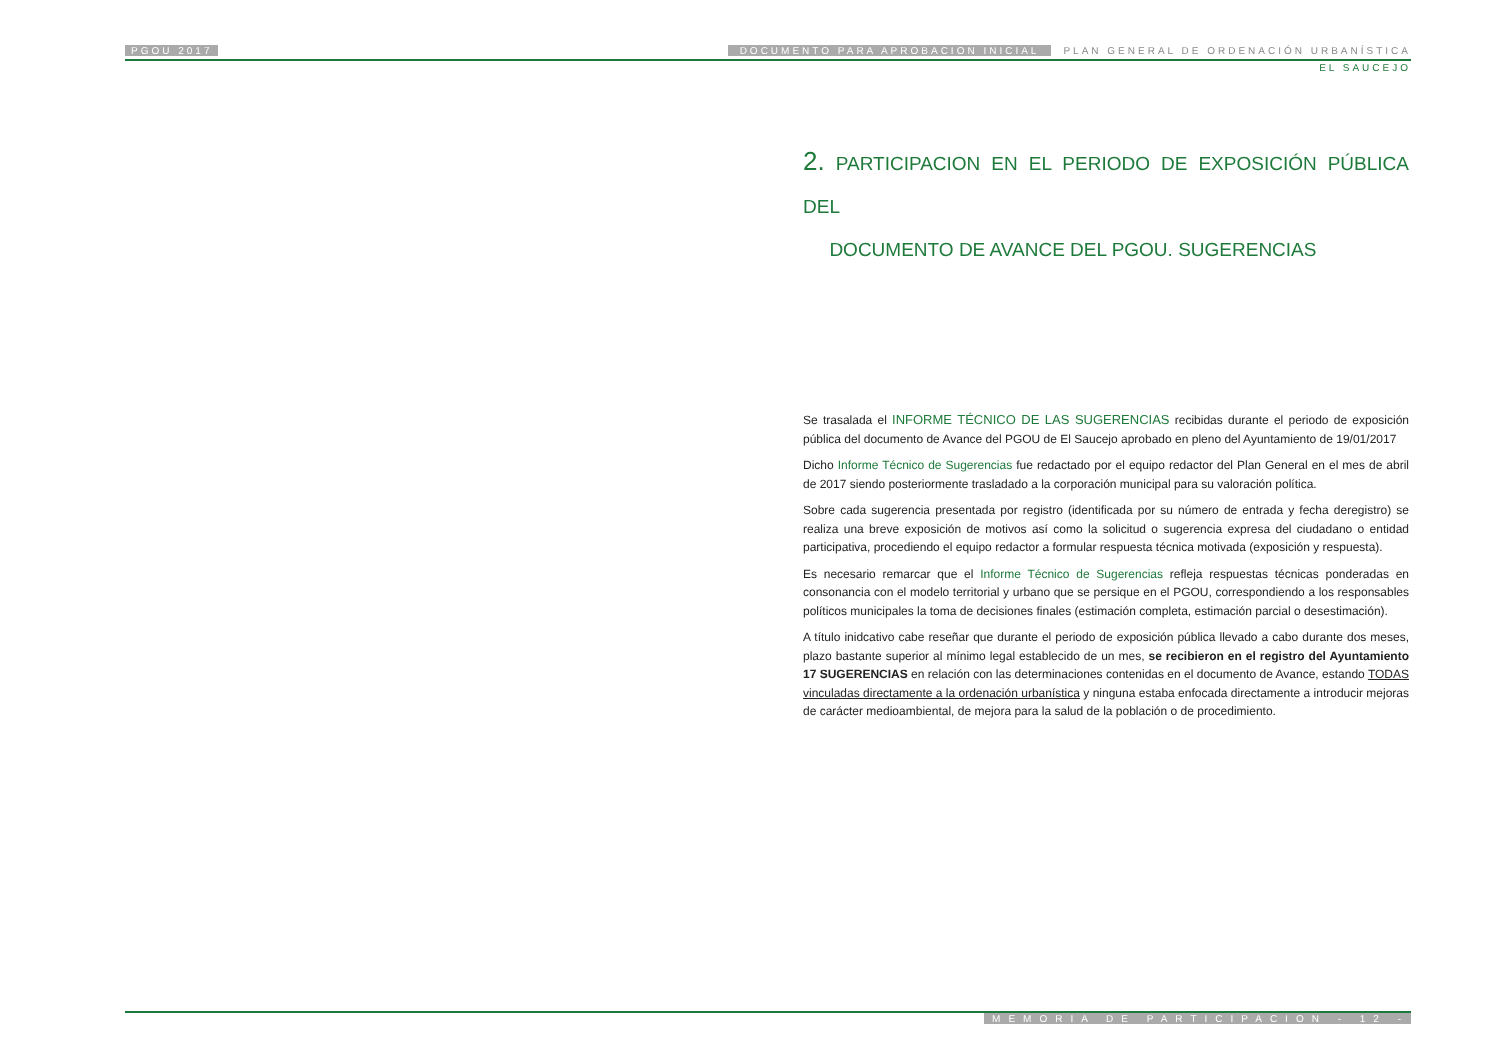PGOU 2017 DOCUMENTO PARA APROBACION INICIAL PLAN GENERAL DE ORDENACIÓN URBANÍSTICA
EL SAUCEJO
2. PARTICIPACION EN EL PERIODO DE EXPOSICIÓN PÚBLICA DEL
DOCUMENTO DE AVANCE DEL PGOU. SUGERENCIAS
Se trasalada el INFORME TÉCNICO DE LAS SUGERENCIAS recibidas durante el periodo de exposición pública del documento de Avance del PGOU de El Saucejo aprobado en pleno del Ayuntamiento de 19/01/2017
Dicho Informe Técnico de Sugerencias fue redactado por el equipo redactor del Plan General en el mes de abril de 2017 siendo posteriormente trasladado a la corporación municipal para su valoración política.
Sobre cada sugerencia presentada por registro (identificada por su número de entrada y fecha deregistro) se realiza una breve exposición de motivos así como la solicitud o sugerencia expresa del ciudadano o entidad participativa, procediendo el equipo redactor a formular respuesta técnica motivada (exposición y respuesta).
Es necesario remarcar que el Informe Técnico de Sugerencias refleja respuestas técnicas ponderadas en consonancia con el modelo territorial y urbano que se persique en el PGOU, correspondiendo a los responsables políticos municipales la toma de decisiones finales (estimación completa, estimación parcial o desestimación).
A título inidcativo cabe reseñar que durante el periodo de exposición pública llevado a cabo durante dos meses, plazo bastante superior al mínimo legal establecido de un mes, se recibieron en el registro del Ayuntamiento 17 SUGERENCIAS en relación con las determinaciones contenidas en el documento de Avance, estando TODAS vinculadas directamente a la ordenación urbanística y ninguna estaba enfocada directamente a introducir mejoras de carácter medioambiental, de mejora para la salud de la población o de procedimiento.
MEMORIA DE PARTICIPACION - 12 -